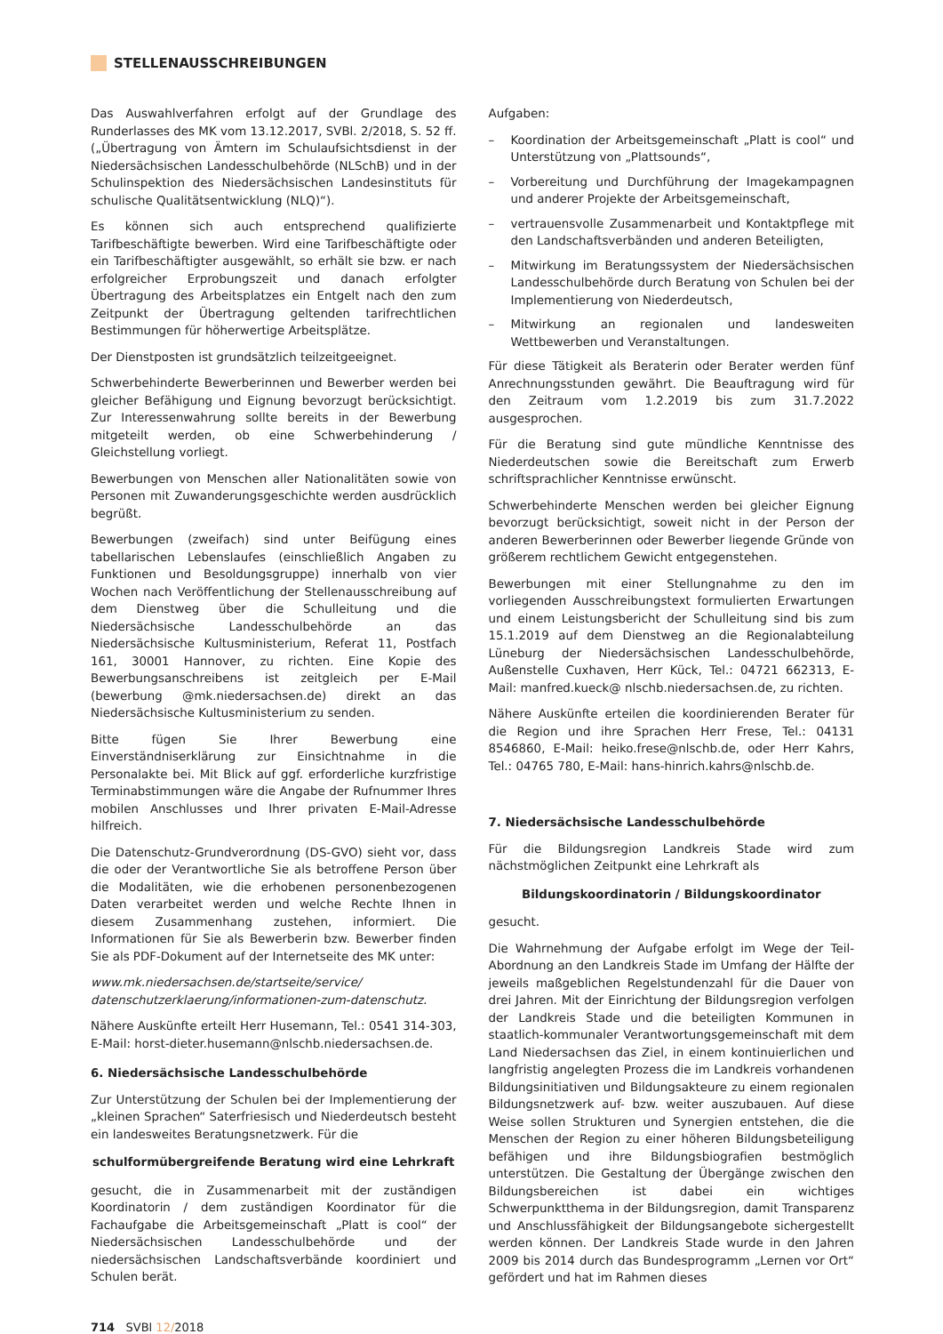STELLENAUSSCHREIBUNGEN
Das Auswahlverfahren erfolgt auf der Grundlage des Runderlasses des MK vom 13.12.2017, SVBl. 2/2018, S. 52 ff. („Übertragung von Ämtern im Schulaufsichtsdienst in der Niedersächsischen Landesschulbehörde (NLSchB) und in der Schulinspektion des Niedersächsischen Landesinstituts für schulische Qualitätsentwicklung (NLQ)“).
Es können sich auch entsprechend qualifizierte Tarifbeschäftigte bewerben. Wird eine Tarifbeschäftigte oder ein Tarifbeschäftigter ausgewählt, so erhält sie bzw. er nach erfolgreicher Erprobungszeit und danach erfolgter Übertragung des Arbeitsplatzes ein Entgelt nach den zum Zeitpunkt der Übertragung geltenden tarifrechtlichen Bestimmungen für höherwertige Arbeitsplätze.
Der Dienstposten ist grundsätzlich teilzeitgeeignet.
Schwerbehinderte Bewerberinnen und Bewerber werden bei gleicher Befähigung und Eignung bevorzugt berücksichtigt. Zur Interessenwahrung sollte bereits in der Bewerbung mitgeteilt werden, ob eine Schwerbehinderung / Gleichstellung vorliegt.
Bewerbungen von Menschen aller Nationalitäten sowie von Personen mit Zuwanderungsgeschichte werden ausdrücklich begrüßt.
Bewerbungen (zweifach) sind unter Beifügung eines tabellarischen Lebenslaufes (einschließlich Angaben zu Funktionen und Besoldungsgruppe) innerhalb von vier Wochen nach Veröffentlichung der Stellenausschreibung auf dem Dienstweg über die Schulleitung und die Niedersächsische Landesschulbehörde an das Niedersächsische Kultusministerium, Referat 11, Postfach 161, 30001 Hannover, zu richten. Eine Kopie des Bewerbungsanschreibens ist zeitgleich per E-Mail (bewerbung @mk.niedersachsen.de) direkt an das Niedersächsische Kultusministerium zu senden.
Bitte fügen Sie Ihrer Bewerbung eine Einverständniserklärung zur Einsichtnahme in die Personalakte bei. Mit Blick auf ggf. erforderliche kurzfristige Terminabstimmungen wäre die Angabe der Rufnummer Ihres mobilen Anschlusses und Ihrer privaten E-Mail-Adresse hilfreich.
Die Datenschutz-Grundverordnung (DS-GVO) sieht vor, dass die oder der Verantwortliche Sie als betroffene Person über die Modalitäten, wie die erhobenen personenbezogenen Daten verarbeitet werden und welche Rechte Ihnen in diesem Zusammenhang zustehen, informiert. Die Informationen für Sie als Bewerberin bzw. Bewerber finden Sie als PDF-Dokument auf der Internetseite des MK unter:
www.mk.niedersachsen.de/startseite/service/ datenschutzerklaerung/informationen-zum-datenschutz.
Nähere Auskünfte erteilt Herr Husemann, Tel.: 0541 314-303, E-Mail: horst-dieter.husemann@nlschb.niedersachsen.de.
6. Niedersächsische Landesschulbehörde
Zur Unterstützung der Schulen bei der Implementierung der „kleinen Sprachen“ Saterfriesisch und Niederdeutsch besteht ein landesweites Beratungsnetzwerk. Für die
schulformübergreifende Beratung wird eine Lehrkraft
gesucht, die in Zusammenarbeit mit der zuständigen Koordinatorin / dem zuständigen Koordinator für die Fachaufgabe die Arbeitsgemeinschaft „Platt is cool“ der Niedersächsischen Landesschulbehörde und der niedersächsischen Landschaftsverbände koordiniert und Schulen berät.
Aufgaben:
– Koordination der Arbeitsgemeinschaft „Platt is cool“ und Unterstützung von „Plattsounds“,
– Vorbereitung und Durchführung der Imagekampagnen und anderer Projekte der Arbeitsgemeinschaft,
– vertrauensvolle Zusammenarbeit und Kontaktpflege mit den Landschaftsverbänden und anderen Beteiligten,
– Mitwirkung im Beratungssystem der Niedersächsischen Landesschulbehörde durch Beratung von Schulen bei der Implementierung von Niederdeutsch,
– Mitwirkung an regionalen und landesweiten Wettbewerben und Veranstaltungen.
Für diese Tätigkeit als Beraterin oder Berater werden fünf Anrechnungsstunden gewährt. Die Beauftragung wird für den Zeitraum vom 1.2.2019 bis zum 31.7.2022 ausgesprochen.
Für die Beratung sind gute mündliche Kenntnisse des Niederdeutschen sowie die Bereitschaft zum Erwerb schriftsprachlicher Kenntnisse erwünscht.
Schwerbehinderte Menschen werden bei gleicher Eignung bevorzugt berücksichtigt, soweit nicht in der Person der anderen Bewerberinnen oder Bewerber liegende Gründe von größerem rechtlichem Gewicht entgegenstehen.
Bewerbungen mit einer Stellungnahme zu den im vorliegenden Ausschreibungstext formulierten Erwartungen und einem Leistungsbericht der Schulleitung sind bis zum 15.1.2019 auf dem Dienstweg an die Regionalabteilung Lüneburg der Niedersächsischen Landesschulbehörde, Außenstelle Cuxhaven, Herr Kück, Tel.: 04721 662313, E-Mail: manfred.kueck@ nlschb.niedersachsen.de, zu richten.
Nähere Auskünfte erteilen die koordinierenden Berater für die Region und ihre Sprachen Herr Frese, Tel.: 04131 8546860, E-Mail: heiko.frese@nlschb.de, oder Herr Kahrs, Tel.: 04765 780, E-Mail: hans-hinrich.kahrs@nlschb.de.
7. Niedersächsische Landesschulbehörde
Für die Bildungsregion Landkreis Stade wird zum nächstmöglichen Zeitpunkt eine Lehrkraft als
Bildungskoordinatorin / Bildungskoordinator
gesucht.
Die Wahrnehmung der Aufgabe erfolgt im Wege der Teil-Abordnung an den Landkreis Stade im Umfang der Hälfte der jeweils maßgeblichen Regelstundenzahl für die Dauer von drei Jahren. Mit der Einrichtung der Bildungsregion verfolgen der Landkreis Stade und die beteiligten Kommunen in staatlich-kommunaler Verantwortungsgemeinschaft mit dem Land Niedersachsen das Ziel, in einem kontinuierlichen und langfristig angelegten Prozess die im Landkreis vorhandenen Bildungsinitiativen und Bildungsakteure zu einem regionalen Bildungsnetzwerk auf- bzw. weiter auszubauen. Auf diese Weise sollen Strukturen und Synergien entstehen, die die Menschen der Region zu einer höheren Bildungsbeteiligung befähigen und ihre Bildungsbiografien bestmöglich unterstützen. Die Gestaltung der Übergänge zwischen den Bildungsbereichen ist dabei ein wichtiges Schwerpunktthema in der Bildungsregion, damit Transparenz und Anschlussfähigkeit der Bildungsangebote sichergestellt werden können. Der Landkreis Stade wurde in den Jahren 2009 bis 2014 durch das Bundesprogramm „Lernen vor Ort“ gefördert und hat im Rahmen dieses
714 SVBl 12/2018